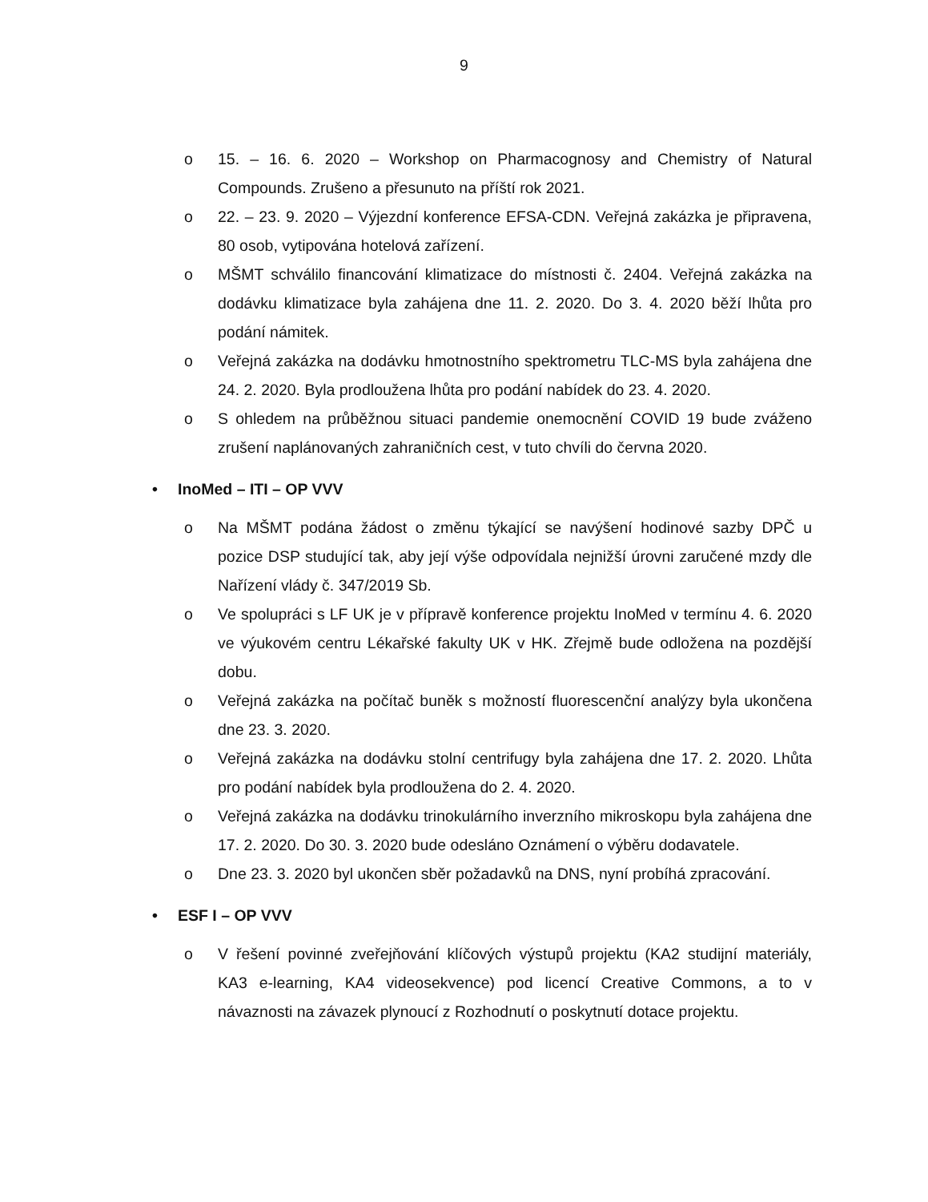9
o 15. – 16. 6. 2020 – Workshop on Pharmacognosy and Chemistry of Natural Compounds. Zrušeno a přesunuto na příští rok 2021.
o 22. – 23. 9. 2020 – Výjezdní konference EFSA-CDN. Veřejná zakázka je připravena, 80 osob, vytipována hotelová zařízení.
o MŠMT schválilo financování klimatizace do místnosti č. 2404. Veřejná zakázka na dodávku klimatizace byla zahájena dne 11. 2. 2020. Do 3. 4. 2020 běží lhůta pro podání námitek.
o Veřejná zakázka na dodávku hmotnostního spektrometru TLC-MS byla zahájena dne 24. 2. 2020. Byla prodloužena lhůta pro podání nabídek do 23. 4. 2020.
o S ohledem na průběžnou situaci pandemie onemocnění COVID 19 bude zváženo zrušení naplánovaných zahraničních cest, v tuto chvíli do června 2020.
• InoMed – ITI – OP VVV
o Na MŠMT podána žádost o změnu týkající se navýšení hodinové sazby DPČ u pozice DSP studující tak, aby její výše odpovídala nejnižší úrovni zaručené mzdy dle Nařízení vlády č. 347/2019 Sb.
o Ve spolupráci s LF UK je v přípravě konference projektu InoMed v termínu 4. 6. 2020 ve výukovém centru Lékařské fakulty UK v HK. Zřejmě bude odložena na pozdější dobu.
o Veřejná zakázka na počítač buněk s možností fluorescenční analýzy byla ukončena dne 23. 3. 2020.
o Veřejná zakázka na dodávku stolní centrifugy byla zahájena dne 17. 2. 2020. Lhůta pro podání nabídek byla prodloužena do 2. 4. 2020.
o Veřejná zakázka na dodávku trinokulárního inverzního mikroskopu byla zahájena dne 17. 2. 2020. Do 30. 3. 2020 bude odesláno Oznámení o výběru dodavatele.
o Dne 23. 3. 2020 byl ukončen sběr požadavků na DNS, nyní probíhá zpracování.
• ESF I – OP VVV
o V řešení povinné zveřejňování klíčových výstupů projektu (KA2 studijní materiály, KA3 e-learning, KA4 videosekvence) pod licencí Creative Commons, a to v návaznosti na závazek plynoucí z Rozhodnutí o poskytnutí dotace projektu.